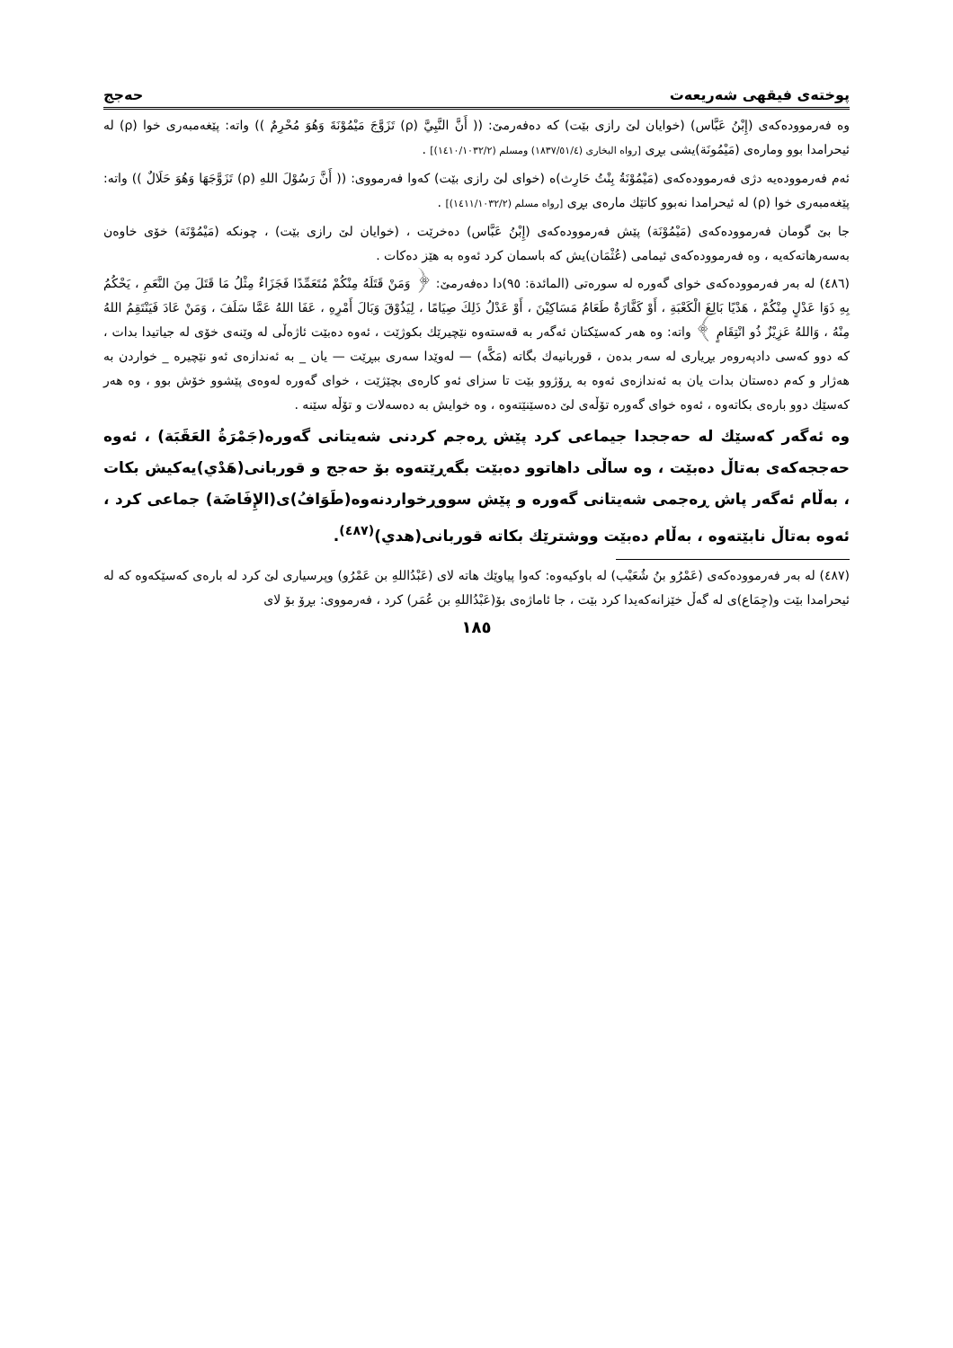پوختەی فیقهی شەریعەت حەجج
وە فەرموودەکەی (إِبْنُ عَبَّاس) (خوایان لێ رازی بێت) کە دەفەرمێ: (( أَنَّ النَّبِيَّ (ρ) تَزَوَّجَ مَيْمُوْنَةَ وَهُوَ مُحْرِمٌ )) واتە: پێغەمبەری خوا (ρ) لە ئیحرامدا بوو ومارەی (مَيْمُونَة)یشی بڕی [رواه البخاری (١٨٣٧/٥١/٤) ومسلم (١٤١٠/١٠٣٢/٢)] .
ئەم فەرموودەیە دژی فەرموودەکەی (مَيْمُوْنَةُ بِنْتُ حَارِث)ە (خوای لێ رازی بێت) کەوا فەرمووی: (( أَنَّ رَسُوْلَ اللهِ (ρ) تَزَوَّجَهَا وَهُوَ حَلَالٌ )) واتە: پێغەمبەری خوا (ρ) لە ئیحرامدا نەبوو کاتێك مارەی بڕی [رواه مسلم (١٤١١/١٠٣٢/٢)] .
جا بێ گومان فەرموودەکەی (مَيْمُوْنَة) پێش فەرموودەکەی (إِبْنُ عَبَّاس) دەخرێت ، (خوایان لێ رازی بێت) ، چونکە (مَيْمُوْنَة) خۆی خاوەن بەسەرهاتەکەیە ، وە فەرموودەکەی ئیمامی (عُثْمَان)یش کە باسمان کرد ئەوە بە هێز دەکات .
(٤٨٦) لە بەر فەرموودەکەی خوای گەورە لە سورەتی (المائدة: ٩٥)دا دەفەرمێ: ﴿ وَمَنْ قَتَلَهُ مِنْكُمْ مُتَعَمِّدًا فَجَزَاءٌ مِثْلُ مَا قَتَلَ مِنَ النَّعَمِ ، يَحْكُمُ بِهِ ذَوَا عَدْلٍ مِنْكُمْ ، هَدْيًا بَالِغَ الْكَعْبَةِ ، أَوْ كَفَّارَةٌ طَعَامُ مَسَاكِيْنَ ، أَوْ عَدْلُ ذَلِكَ صِيَامًا ، لِيَذُوْقَ وَبَالَ أَمْرِهِ ، عَفَا اللهُ عَمَّا سَلَفَ ، وَمَنْ عَادَ فَيَنْتَقِمُ اللهُ مِنْهُ ، وَاللهُ عَزِيْزٌ ذُو انْتِقَامٍ ﴾ واتە: وە هەر کەسێکتان ئەگەر بە قەستەوە نێچیرێك بکوژێت ، ئەوە دەبێت ئاژەڵی لە وێنەی خۆی لە جیاتیدا بدات ، کە دوو کەسی دادپەروەر بڕیاری لە سەر بدەن ، قوربانیەك بگاتە (مَكَّه) — لەوێدا سەری ببڕێت — یان _ بە ئەندازەی ئەو نێچیرە _ خواردن بە هەژار و کەم دەستان بدات یان بە ئەندازەی ئەوە بە ڕۆژوو بێت تا سزای ئەو کارەی بچێژێت ، خوای گەورە لەوەی پێشوو خۆش بوو ، وە هەر کەسێك دوو بارەی بکاتەوە ، ئەوە خوای گەورە تۆڵەی لێ دەسێنێتەوە ، وە خوایش بە دەسەلات و تۆڵە سێنە .
وە ئەگەر کەسێك لە حەججدا جیماعی کرد پێش ڕەجم کردنی شەیتانی گەورە(جَمْرَةُ العَقَبَة) ، ئەوە حەججەکەی بەتاڵ دەبێت ، وە ساڵی داهاتوو دەبێت بگەڕێتەوە بۆ حەجج و قوربانی(هَدْي)یەکیش بکات ، بەڵام ئەگەر پاش ڕەجمی شەیتانی گەورە و پێش سووڕخواردنەوە(طَوَافُ)ی(الإِفَاضَة) جماعی کرد ، ئەوە بەتاڵ نابێتەوە ، بەڵام دەبێت ووشترێك بکاتە قوربانی(هدي)<sup>(٤٨٧)</sup>.
(٤٨٧) لە بەر فەرموودەکەی (عَمْرُو بنُ شُعَيْب) لە باوکیەوە: کەوا پیاوێك هاتە لای (عَبْدُاللهِ بن عَمْرُو) وپرسیاری لێ کرد لە بارەی کەسێکەوە کە لە ئیحرامدا بێت و(جِمَاع)ی لە گەڵ خێزانەکەیدا کرد بێت ، جا ئاماژەی بۆ(عَبْدُاللهِ بن عُمَر) کرد ، فەرمووی: بڕۆ بۆ لای
١٨٥